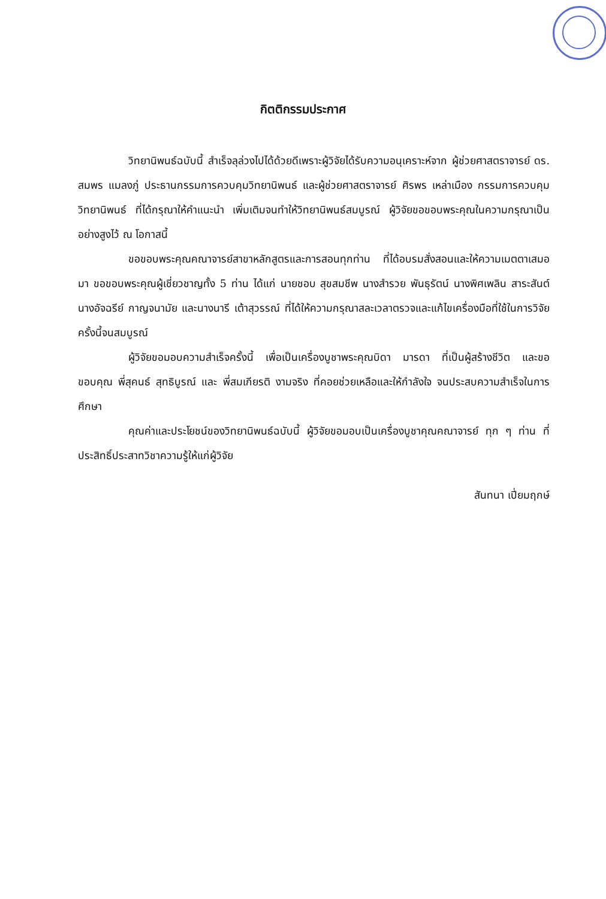กิตติกรรมประกาศ
วิทยานิพนธ์ฉบับนี้ สำเร็จลุล่วงไปได้ด้วยดีเพราะผู้วิจัยได้รับความอนุเคราะห์จาก ผู้ช่วยศาสตราจารย์ ดร. สมพร แมลงภู่ ประธานกรรมการควบคุมวิทยานิพนธ์ และผู้ช่วยศาสตราจารย์ ศิรพร เหล่าเมือง กรรมการควบคุมวิทยานิพนธ์ ที่ได้กรุณาให้คำแนะนำ เพิ่มเติมจนทำให้วิทยานิพนธ์สมบูรณ์ ผู้วิจัยขอขอบพระคุณในความกรุณาเป็นอย่างสูงไว้ ณ โอกาสนี้
ขอขอบพระคุณคณาจารย์สาขาหลักสูตรและการสอนทุกท่าน ที่ได้อบรมสั่งสอนและให้ความเมตตาเสมอมา ขอขอบพระคุณผู้เชี่ยวชาญทั้ง 5 ท่าน ได้แก่ นายชอบ สุขสมชีพ นางสำรวย พันธุรัตน์ นางพิศเพลิน สาระสันต์ นางอัจฉรีย์ กาญจนามัย และนางนารี เต้าสุวรรณ์ ที่ได้ให้ความกรุณาสละเวลาตรวจและแก้ไขเครื่องมือที่ใช้ในการวิจัยครั้งนี้จนสมบูรณ์
ผู้วิจัยขอมอบความสำเร็จครั้งนี้ เพื่อเป็นเครื่องบูชาพระคุณบิดา มารดา ที่เป็นผู้สร้างชีวิต และขอขอบคุณ พี่สุคนธ์ สุทธิบูรณ์ และ พี่สมเกียรติ งามจริง ที่คอยช่วยเหลือและให้กำลังใจ จนประสบความสำเร็จในการศึกษา
คุณค่าและประโยชน์ของวิทยานิพนธ์ฉบับนี้ ผู้วิจัยขอมอบเป็นเครื่องบูชาคุณคณาจารย์ ทุก ๆ ท่าน ที่ประสิทธิ์ประสาทวิชาความรู้ให้แก่ผู้วิจัย
สันทนา เปี่ยมฤกษ์